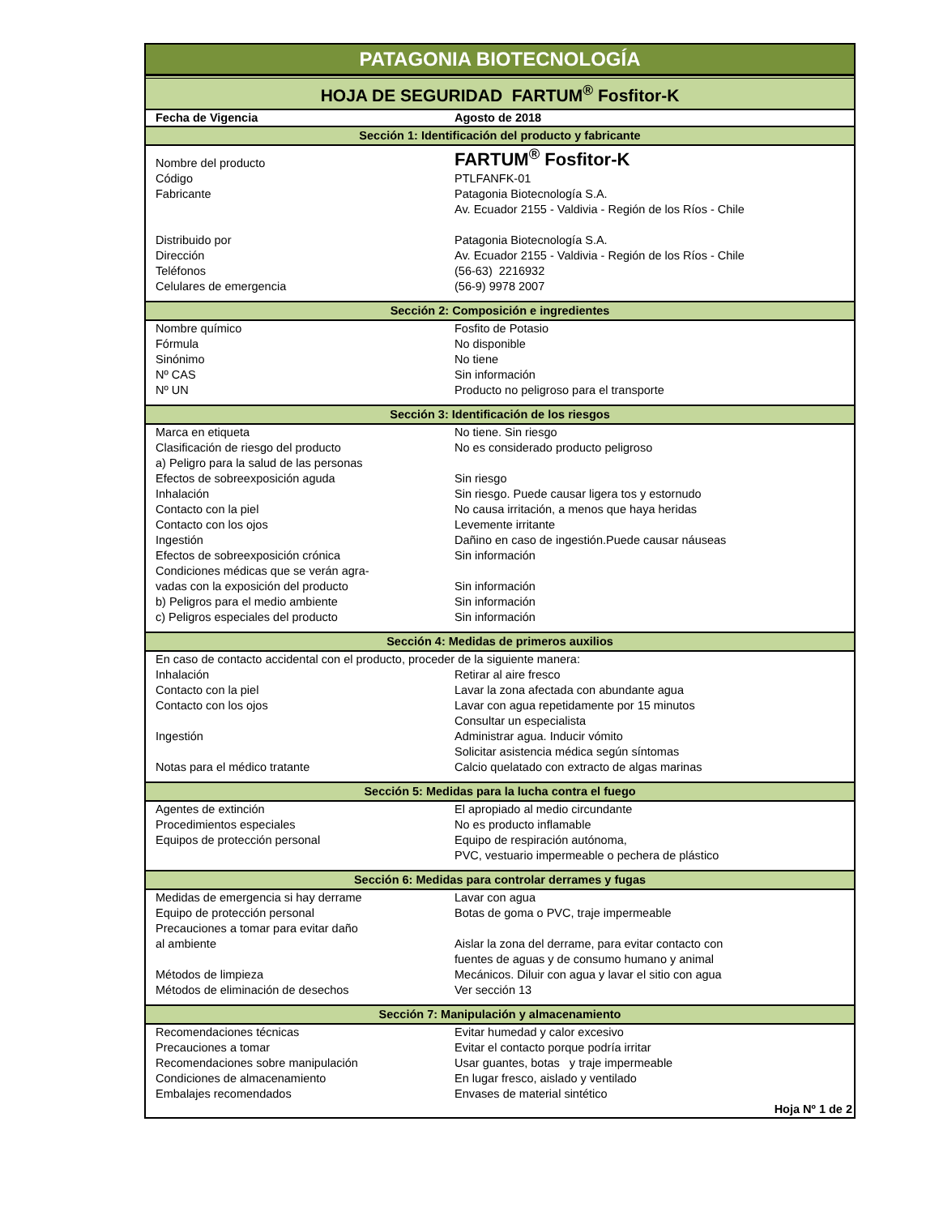PATAGONIA BIOTECNOLOGÍA
HOJA DE SEGURIDAD FARTUM<sup>®</sup> Fosfitor-K
| Fecha de Vigencia | Agosto de 2018 |
| Sección 1: Identificación del producto y fabricante | |
| Nombre del producto | FARTUM<sup>®</sup> Fosfitor-K |
| Código | PTLFANFK-01 |
| Fabricante | Patagonia Biotecnología S.A. |
| | Av. Ecuador 2155 - Valdivia - Región de los Ríos - Chile |
| Distribuido por | Patagonia Biotecnología S.A. |
| Dirección | Av. Ecuador 2155 - Valdivia - Región de los Ríos - Chile |
| Teléfonos | (56-63) 2216932 |
| Celulares de emergencia | (56-9) 9978 2007 |
| Sección 2: Composición e ingredientes | |
| Nombre químico | Fosfito de Potasio |
| Fórmula | No disponible |
| Sinónimo | No tiene |
| Nº CAS | Sin información |
| Nº UN | Producto no peligroso para el transporte |
| Sección 3: Identificación de los riesgos | |
| Marca en etiqueta | No tiene. Sin riesgo |
| Clasificación de riesgo del producto | No es considerado producto peligroso |
| a) Peligro para la salud de las personas | |
| Efectos de sobreexposición aguda | Sin riesgo |
| Inhalación | Sin riesgo. Puede causar ligera tos y estornudo |
| Contacto con la piel | No causa irritación, a menos que haya heridas |
| Contacto con los ojos | Levemente irritante |
| Ingestión | Dañino en caso de ingestión.Puede causar náuseas |
| Efectos de sobreexposición crónica | Sin información |
| Condiciones médicas que se verán agra- | |
| vadas con la exposición del producto | Sin información |
| b) Peligros para el medio ambiente | Sin información |
| c) Peligros especiales del producto | Sin información |
| Sección 4: Medidas de primeros auxilios | |
| En caso de contacto accidental con el producto, proceder de la siguiente manera: | |
| Inhalación | Retirar al aire fresco |
| Contacto con la piel | Lavar la zona afectada con abundante agua |
| Contacto con los ojos | Lavar con agua repetidamente por 15 minutos |
| | Consultar un especialista |
| Ingestión | Administrar agua. Inducir vómito |
| | Solicitar asistencia médica según síntomas |
| Notas para el médico tratante | Calcio quelatado con extracto de algas marinas |
| Sección 5: Medidas para la lucha contra el fuego | |
| Agentes de extinción | El apropiado al medio circundante |
| Procedimientos especiales | No es producto inflamable |
| Equipos de protección personal | Equipo de respiración autónoma, |
| | PVC, vestuario impermeable o pechera de plástico |
| Sección 6: Medidas para controlar derrames y fugas | |
| Medidas de emergencia si hay derrame | Lavar con agua |
| Equipo de protección personal | Botas de goma o PVC, traje impermeable |
| Precauciones a tomar para evitar daño | |
| al ambiente | Aislar la zona del derrame, para evitar contacto con |
| | fuentes de aguas y de consumo humano y animal |
| Métodos de limpieza | Mecánicos. Diluir con agua y lavar el sitio con agua |
| Métodos de eliminación de desechos | Ver sección 13 |
| Sección 7: Manipulación y almacenamiento | |
| Recomendaciones técnicas | Evitar humedad y calor excesivo |
| Precauciones a tomar | Evitar el contacto porque podría irritar |
| Recomendaciones sobre manipulación | Usar guantes, botas y traje impermeable |
| Condiciones de almacenamiento | En lugar fresco, aislado y ventilado |
| Embalajes recomendados | Envases de material sintético |
| Hoja Nº 1 de 2 | |